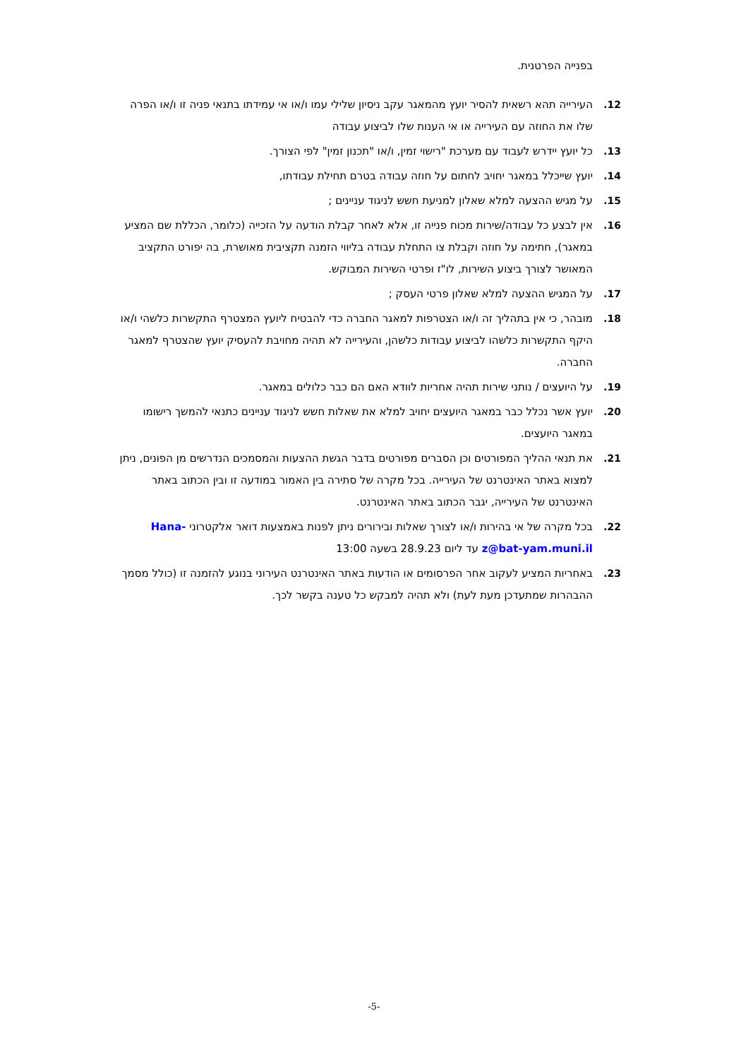בפנייה הפרטנית.
12. העירייה תהא רשאית להסיר יועץ מהמאגר עקב ניסיון שלילי עמו ו/או אי עמידתו בתנאי פניה זו ו/או הפרה שלו את החוזה עם העירייה או אי הענות שלו לביצוע עבודה
13. כל יועץ יידרש לעבוד עם מערכת "רישוי זמין, ו/או "תכנון זמין" לפי הצורך.
14. יועץ שייכלל במאגר יחויב לחתום על חוזה עבודה בטרם תחילת עבודתו,
15. על מגיש ההצעה למלא שאלון למניעת חשש לניגוד עניינים ;
16. אין לבצע כל עבודה/שירות מכוח פנייה זו, אלא לאחר קבלת הודעה על הזכייה (כלומר, הכללת שם המציע במאגר), חתימה על חוזה וקבלת צו התחלת עבודה בליווי הזמנה תקציבית מאושרת, בה יפורט התקציב המאושר לצורך ביצוע השירות, לו"ז ופרטי השירות המבוקש.
17. על המגיש ההצעה למלא שאלון פרטי העסק ;
18. מובהר, כי אין בתהליך זה ו/או הצטרפות למאגר החברה כדי להבטיח ליועץ המצטרף התקשרות כלשהי ו/או היקף התקשרות כלשהו לביצוע עבודות כלשהן, והעירייה לא תהיה מחויבת להעסיק יועץ שהצטרף למאגר החברה.
19. על היועצים / נותני שירות תהיה אחריות לוודא האם הם כבר כלולים במאגר.
20. יועץ אשר נכלל כבר במאגר היועצים יחויב למלא את שאלות חשש לניגוד עניינים כתנאי להמשך רישומו במאגר היועצים.
21. את תנאי ההליך המפורטים וכן הסברים מפורטים בדבר הגשת ההצעות והמסמכים הנדרשים מן הפונים, ניתן למצוא באתר האינטרנט של העירייה. בכל מקרה של סתירה בין האמור במודעה זו ובין הכתוב באתר האינטרנט של העירייה, יגבר הכתוב באתר האינטרנט.
22. בכל מקרה של אי בהירות ו/או לצורך שאלות ובירורים ניתן לפנות באמצעות דואר אלקטרוני Hana-z@bat-yam.muni.il עד ליום 28.9.23 בשעה 13:00
23. באחריות המציע לעקוב אחר הפרסומים או הודעות באתר האינטרנט העירוני בנוגע להזמנה זו (כולל מסמך ההבהרות שמתעדכן מעת לעת) ולא תהיה למבקש כל טענה בקשר לכך.
-5-